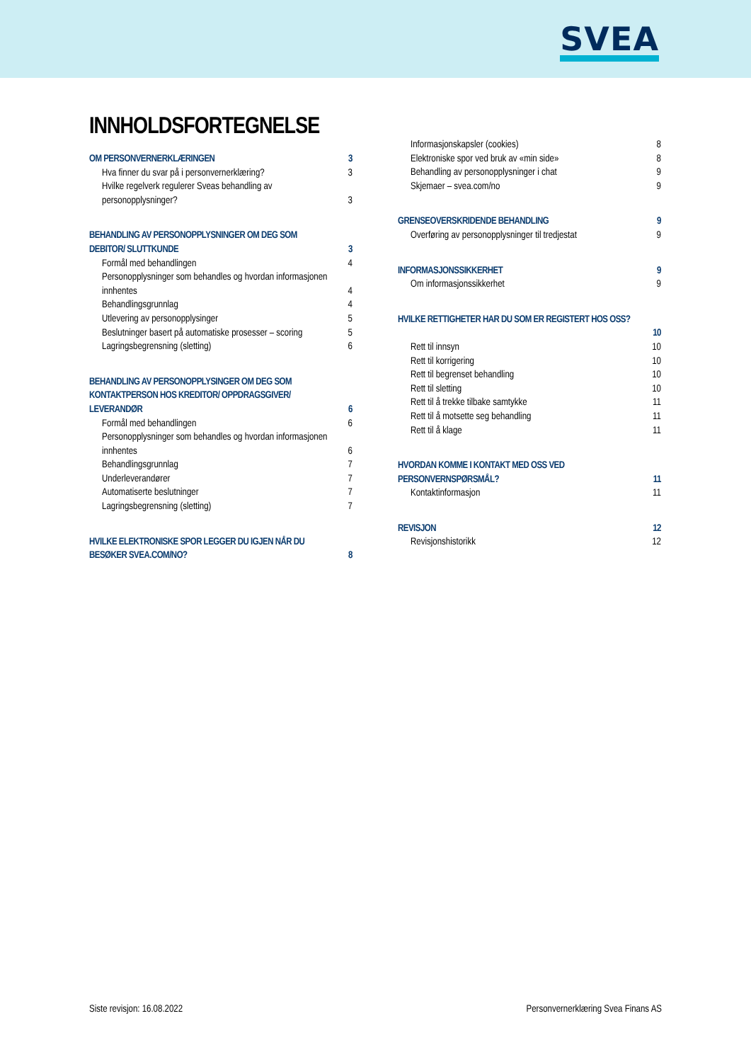SVEA
INNHOLDSFORTEGNELSE
OM PERSONVERNERKLÆRINGEN 3
Hva finner du svar på i personvernerklæring? 3
Hvilke regelverk regulerer Sveas behandling av personopplysninger? 3
BEHANDLING AV PERSONOPPLYSNINGER OM DEG SOM DEBITOR/ SLUTTKUNDE 3
Formål med behandlingen 4
Personopplysninger som behandles og hvordan informasjonen innhentes 4
Behandlingsgrunnlag 4
Utlevering av personopplysinger 5
Beslutninger basert på automatiske prosesser – scoring 5
Lagringsbegrensning (sletting) 6
BEHANDLING AV PERSONOPPLYSINGER OM DEG SOM KONTAKTPERSON HOS KREDITOR/ OPPDRAGSGIVER/ LEVERANDØR 6
Formål med behandlingen 6
Personopplysninger som behandles og hvordan informasjonen innhentes 6
Behandlingsgrunnlag 7
Underleverandører 7
Automatiserte beslutninger 7
Lagringsbegrensning (sletting) 7
HVILKE ELEKTRONISKE SPOR LEGGER DU IGJEN NÅR DU BESØKER SVEA.COM/NO? 8
Informasjonskapsler (cookies) 8
Elektroniske spor ved bruk av «min side» 8
Behandling av personopplysninger i chat 9
Skjemaer – svea.com/no 9
GRENSEOVERSKRIDENDE BEHANDLING 9
Overføring av personopplysninger til tredjestat 9
INFORMASJONSSIKKERHET 9
Om informasjonssikkerhet 9
HVILKE RETTIGHETER HAR DU SOM ER REGISTERT HOS OSS?
10
Rett til innsyn 10
Rett til korrigering 10
Rett til begrenset behandling 10
Rett til sletting 10
Rett til å trekke tilbake samtykke 11
Rett til å motsette seg behandling 11
Rett til å klage 11
HVORDAN KOMME I KONTAKT MED OSS VED PERSONVERNSPØRSMÅL? 11
Kontaktinformasjon 11
REVISJON 12
Revisjonshistorikk 12
Siste revisjon: 16.08.2022 Personvernerklæring Svea Finans AS